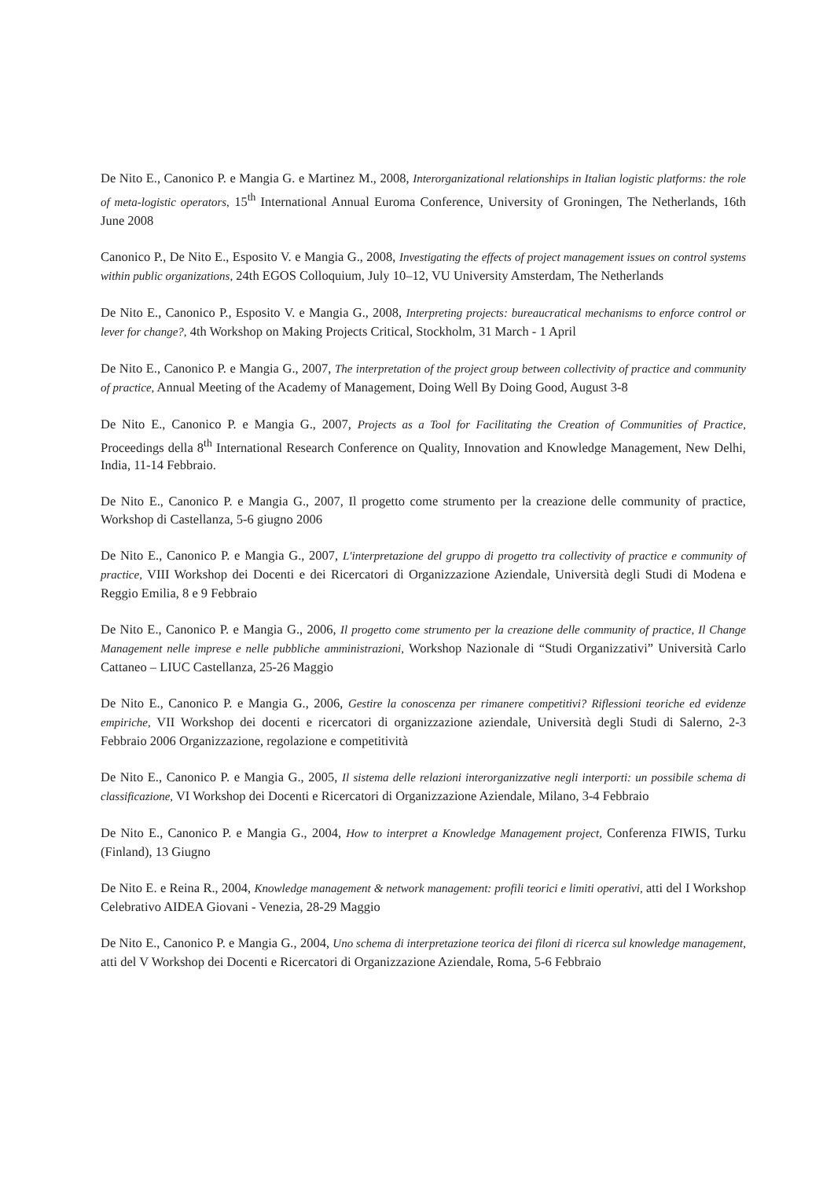De Nito E., Canonico P. e Mangia G. e Martinez M., 2008, Interorganizational relationships in Italian logistic platforms: the role of meta-logistic operators, 15<sup>th</sup> International Annual Euroma Conference, University of Groningen, The Netherlands, 16th June 2008
Canonico P., De Nito E., Esposito V. e Mangia G., 2008, Investigating the effects of project management issues on control systems within public organizations, 24th EGOS Colloquium, July 10–12, VU University Amsterdam, The Netherlands
De Nito E., Canonico P., Esposito V. e Mangia G., 2008, Interpreting projects: bureaucratical mechanisms to enforce control or lever for change?, 4th Workshop on Making Projects Critical, Stockholm, 31 March - 1 April
De Nito E., Canonico P. e Mangia G., 2007, The interpretation of the project group between collectivity of practice and community of practice, Annual Meeting of the Academy of Management, Doing Well By Doing Good, August 3-8
De Nito E., Canonico P. e Mangia G., 2007, Projects as a Tool for Facilitating the Creation of Communities of Practice, Proceedings della 8<sup>th</sup> International Research Conference on Quality, Innovation and Knowledge Management, New Delhi, India, 11-14 Febbraio.
De Nito E., Canonico P. e Mangia G., 2007, Il progetto come strumento per la creazione delle community of practice, Workshop di Castellanza, 5-6 giugno 2006
De Nito E., Canonico P. e Mangia G., 2007, L'interpretazione del gruppo di progetto tra collectivity of practice e community of practice, VIII Workshop dei Docenti e dei Ricercatori di Organizzazione Aziendale, Università degli Studi di Modena e Reggio Emilia, 8 e 9 Febbraio
De Nito E., Canonico P. e Mangia G., 2006, Il progetto come strumento per la creazione delle community of practice, Il Change Management nelle imprese e nelle pubbliche amministrazioni, Workshop Nazionale di “Studi Organizzativi” Università Carlo Cattaneo – LIUC Castellanza, 25-26 Maggio
De Nito E., Canonico P. e Mangia G., 2006, Gestire la conoscenza per rimanere competitivi? Riflessioni teoriche ed evidenze empiriche, VII Workshop dei docenti e ricercatori di organizzazione aziendale, Università degli Studi di Salerno, 2-3 Febbraio 2006 Organizzazione, regolazione e competitività
De Nito E., Canonico P. e Mangia G., 2005, Il sistema delle relazioni interorganizzative negli interporti: un possibile schema di classificazione, VI Workshop dei Docenti e Ricercatori di Organizzazione Aziendale, Milano, 3-4 Febbraio
De Nito E., Canonico P. e Mangia G., 2004, How to interpret a Knowledge Management project, Conferenza FIWIS, Turku (Finland), 13 Giugno
De Nito E. e Reina R., 2004, Knowledge management & network management: profili teorici e limiti operativi, atti del I Workshop Celebrativo AIDEA Giovani - Venezia, 28-29 Maggio
De Nito E., Canonico P. e Mangia G., 2004, Uno schema di interpretazione teorica dei filoni di ricerca sul knowledge management, atti del V Workshop dei Docenti e Ricercatori di Organizzazione Aziendale, Roma, 5-6 Febbraio